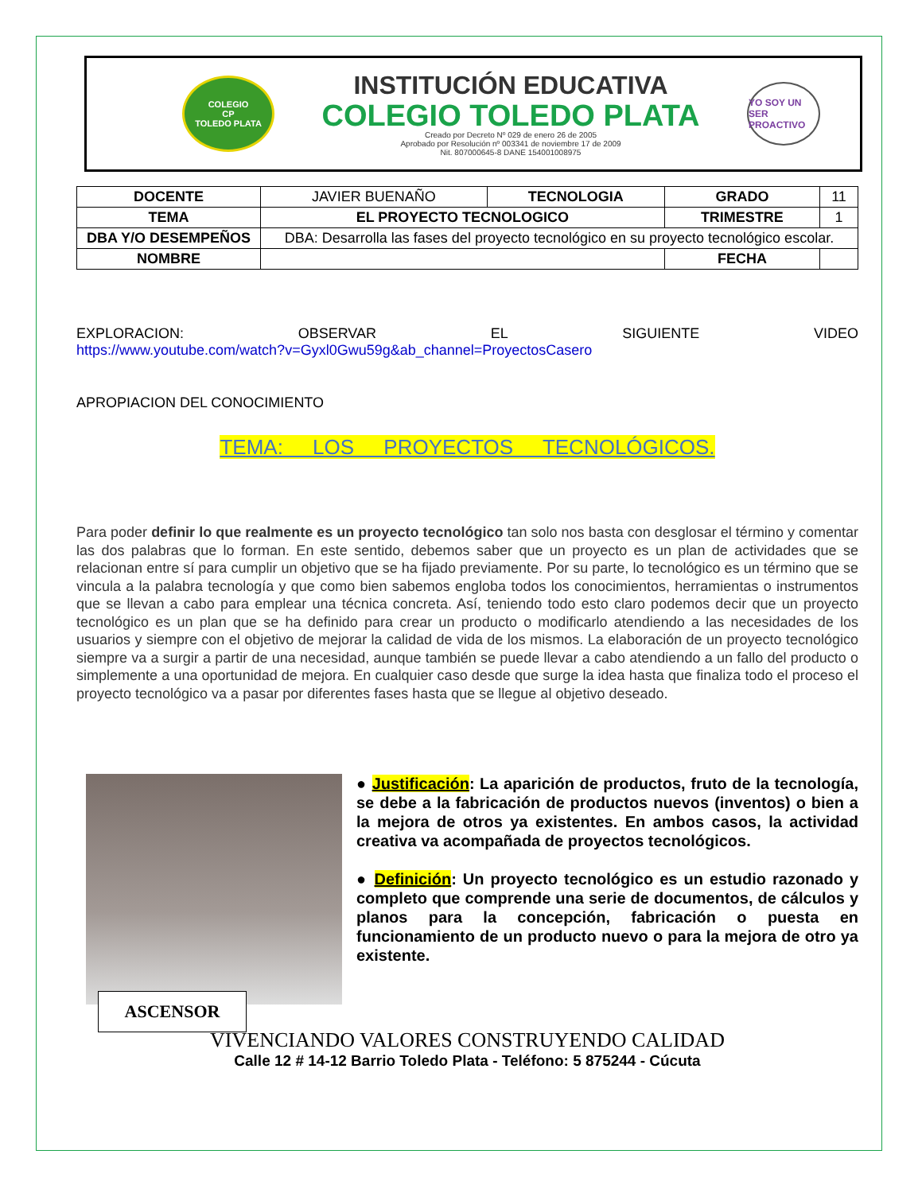COLEGIO
CP
TOLEDO PLATA
INSTITUCIÓN EDUCATIVA
COLEGIO TOLEDO PLATA
Creado por Decreto Nº 029 de enero 26 de 2005
Aprobado por Resolución nº 003341 de noviembre 17 de 2009
Nit. 807000645-8 DANE 154001008975
YO SOY UN SER PROACTIVO
| DOCENTE | JAVIER BUENAÑO | TECNOLOGIA | GRADO | 11 |
| TEMA | EL PROYECTO TECNOLOGICO | | TRIMESTRE | 1 |
| DBA Y/O DESEMPEÑOS | DBA: Desarrolla las fases del proyecto tecnológico en su proyecto tecnológico escolar. | | | |
| NOMBRE | | | FECHA | |
EXPLORACION: OBSERVAR EL SIGUIENTE VIDEO
https://www.youtube.com/watch?v=Gyxl0Gwu59g&ab_channel=ProyectosCasero
APROPIACION DEL CONOCIMIENTO
TEMA: LOS PROYECTOS TECNOLÓGICOS.
Para poder definir lo que realmente es un proyecto tecnológico tan solo nos basta con desglosar el término y comentar las dos palabras que lo forman. En este sentido, debemos saber que un proyecto es un plan de actividades que se relacionan entre sí para cumplir un objetivo que se ha fijado previamente. Por su parte, lo tecnológico es un término que se vincula a la palabra tecnología y que como bien sabemos engloba todos los conocimientos, herramientas o instrumentos que se llevan a cabo para emplear una técnica concreta. Así, teniendo todo esto claro podemos decir que un proyecto tecnológico es un plan que se ha definido para crear un producto o modificarlo atendiendo a las necesidades de los usuarios y siempre con el objetivo de mejorar la calidad de vida de los mismos. La elaboración de un proyecto tecnológico siempre va a surgir a partir de una necesidad, aunque también se puede llevar a cabo atendiendo a un fallo del producto o simplemente a una oportunidad de mejora. En cualquier caso desde que surge la idea hasta que finaliza todo el proceso el proyecto tecnológico va a pasar por diferentes fases hasta que se llegue al objetivo deseado.
ASCENSOR
● Justificación: La aparición de productos, fruto de la tecnología, se debe a la fabricación de productos nuevos (inventos) o bien a la mejora de otros ya existentes. En ambos casos, la actividad creativa va acompañada de proyectos tecnológicos.
● Definición: Un proyecto tecnológico es un estudio razonado y completo que comprende una serie de documentos, de cálculos y planos para la concepción, fabricación o puesta en funcionamiento de un producto nuevo o para la mejora de otro ya existente.
VIVENCIANDO VALORES CONSTRUYENDO CALIDAD
Calle 12 # 14-12 Barrio Toledo Plata - Teléfono: 5 875244 - Cúcuta